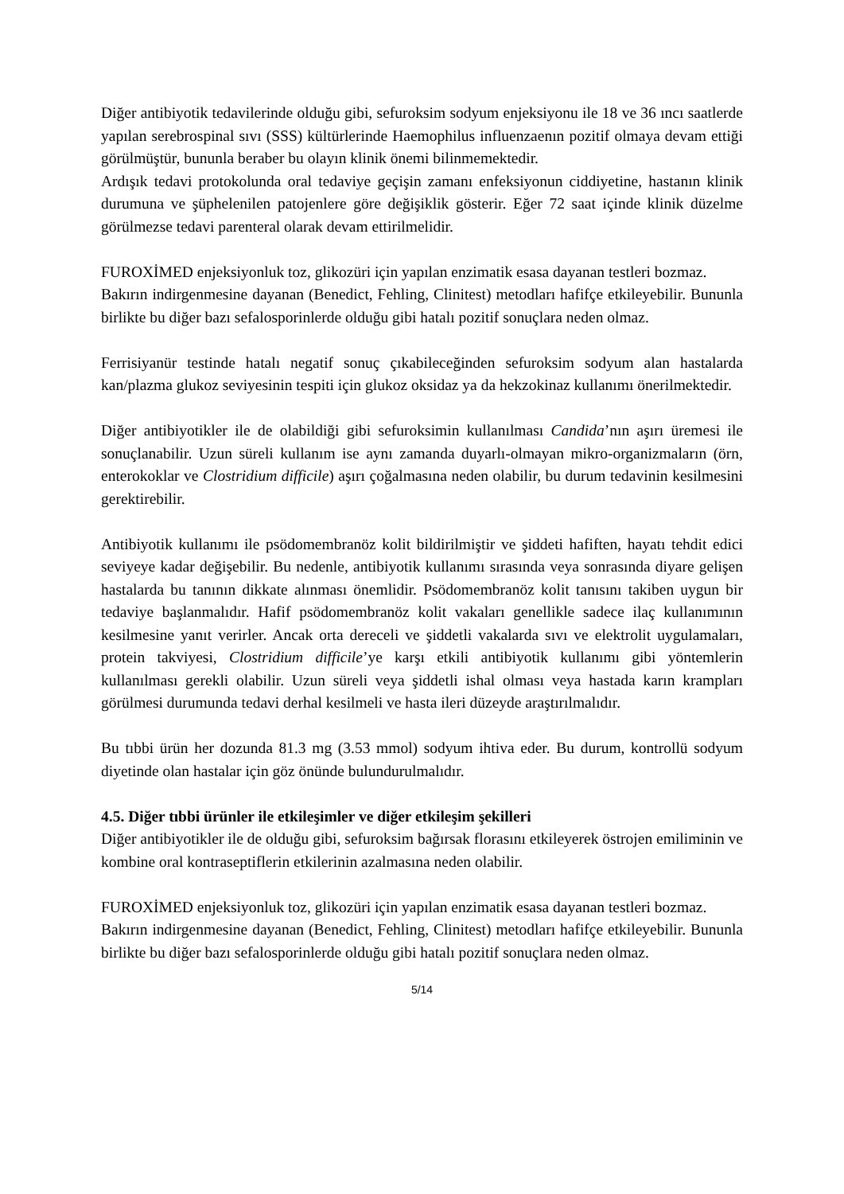Diğer antibiyotik tedavilerinde olduğu gibi, sefuroksim sodyum enjeksiyonu ile 18 ve 36 ıncı saatlerde yapılan serebrospinal sıvı (SSS) kültürlerinde Haemophilus influenzaenın pozitif olmaya devam ettiği görülmüştür, bununla beraber bu olayın klinik önemi bilinmemektedir.
Ardışık tedavi protokolunda oral tedaviye geçişin zamanı enfeksiyonun ciddiyetine, hastanın klinik durumuna ve şüphelenilen patojenlere göre değişiklik gösterir. Eğer 72 saat içinde klinik düzelme görülmezse tedavi parenteral olarak devam ettirilmelidir.
FUROXİMED enjeksiyonluk toz, glikozüri için yapılan enzimatik esasa dayanan testleri bozmaz.
Bakırın indirgenmesine dayanan (Benedict, Fehling, Clinitest) metodları hafifçe etkileyebilir. Bununla birlikte bu diğer bazı sefalosporinlerde olduğu gibi hatalı pozitif sonuçlara neden olmaz.
Ferrisiyanür testinde hatalı negatif sonuç çıkabileceğinden sefuroksim sodyum alan hastalarda kan/plazma glukoz seviyesinin tespiti için glukoz oksidaz ya da hekzokinaz kullanımı önerilmektedir.
Diğer antibiyotikler ile de olabildiği gibi sefuroksimin kullanılması Candida’nın aşırı üremesi ile sonuçlanabilir. Uzun süreli kullanım ise aynı zamanda duyarlı-olmayan mikro-organizmaların (örn, enterokoklar ve Clostridium difficile) aşırı çoğalmasına neden olabilir, bu durum tedavinin kesilmesini gerektirebilir.
Antibiyotik kullanımı ile psödomembranöz kolit bildirilmiştir ve şiddeti hafiften, hayatı tehdit edici seviyeye kadar değişebilir. Bu nedenle, antibiyotik kullanımı sırasında veya sonrasında diyare gelişen hastalarda bu tanının dikkate alınması önemlidir. Psödomembranöz kolit tanısını takiben uygun bir tedaviye başlanmalıdır. Hafif psödomembranöz kolit vakaları genellikle sadece ilaç kullanımının kesilmesine yanıt verirler. Ancak orta dereceli ve şiddetli vakalarda sıvı ve elektrolit uygulamaları, protein takviyesi, Clostridium difficile’ye karşı etkili antibiyotik kullanımı gibi yöntemlerin kullanılması gerekli olabilir. Uzun süreli veya şiddetli ishal olması veya hastada karın krampları görülmesi durumunda tedavi derhal kesilmeli ve hasta ileri düzeyde araştırılmalıdır.
Bu tıbbi ürün her dozunda 81.3 mg (3.53 mmol) sodyum ihtiva eder. Bu durum, kontrollü sodyum diyetinde olan hastalar için göz önünde bulundurulmalıdır.
4.5. Diğer tıbbi ürünler ile etkileşimler ve diğer etkileşim şekilleri
Diğer antibiyotikler ile de olduğu gibi, sefuroksim bağırsak florasını etkileyerek östrojen emiliminin ve kombine oral kontraseptiflerin etkilerinin azalmasına neden olabilir.
FUROXİMED enjeksiyonluk toz, glikozüri için yapılan enzimatik esasa dayanan testleri bozmaz.
Bakırın indirgenmesine dayanan (Benedict, Fehling, Clinitest) metodları hafifçe etkileyebilir. Bununla birlikte bu diğer bazı sefalosporinlerde olduğu gibi hatalı pozitif sonuçlara neden olmaz.
5/14